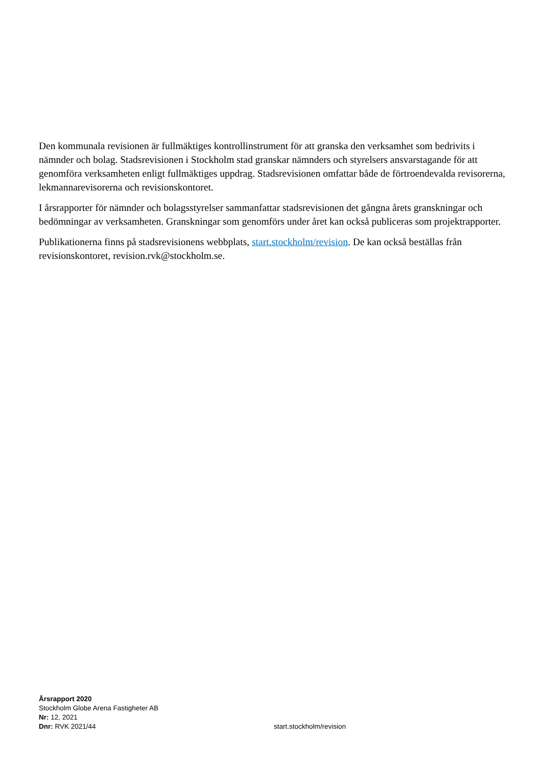Den kommunala revisionen är fullmäktiges kontrollinstrument för att granska den verksamhet som bedrivits i nämnder och bolag. Stadsrevisionen i Stockholm stad granskar nämnders och styrelsers ansvarstagande för att genomföra verksamheten enligt fullmäktiges uppdrag. Stadsrevisionen omfattar både de förtroendevalda revisorerna, lekmannarevisorerna och revisionskontoret.
I årsrapporter för nämnder och bolagsstyrelser sammanfattar stadsrevisionen det gångna årets granskningar och bedömningar av verksamheten. Granskningar som genomförs under året kan också publiceras som projektrapporter.
Publikationerna finns på stadsrevisionens webbplats, start.stockholm/revision. De kan också beställas från revisionskontoret, revision.rvk@stockholm.se.
Årsrapport 2020
Stockholm Globe Arena Fastigheter AB
Nr: 12, 2021
Dnr: RVK 2021/44
start.stockholm/revision